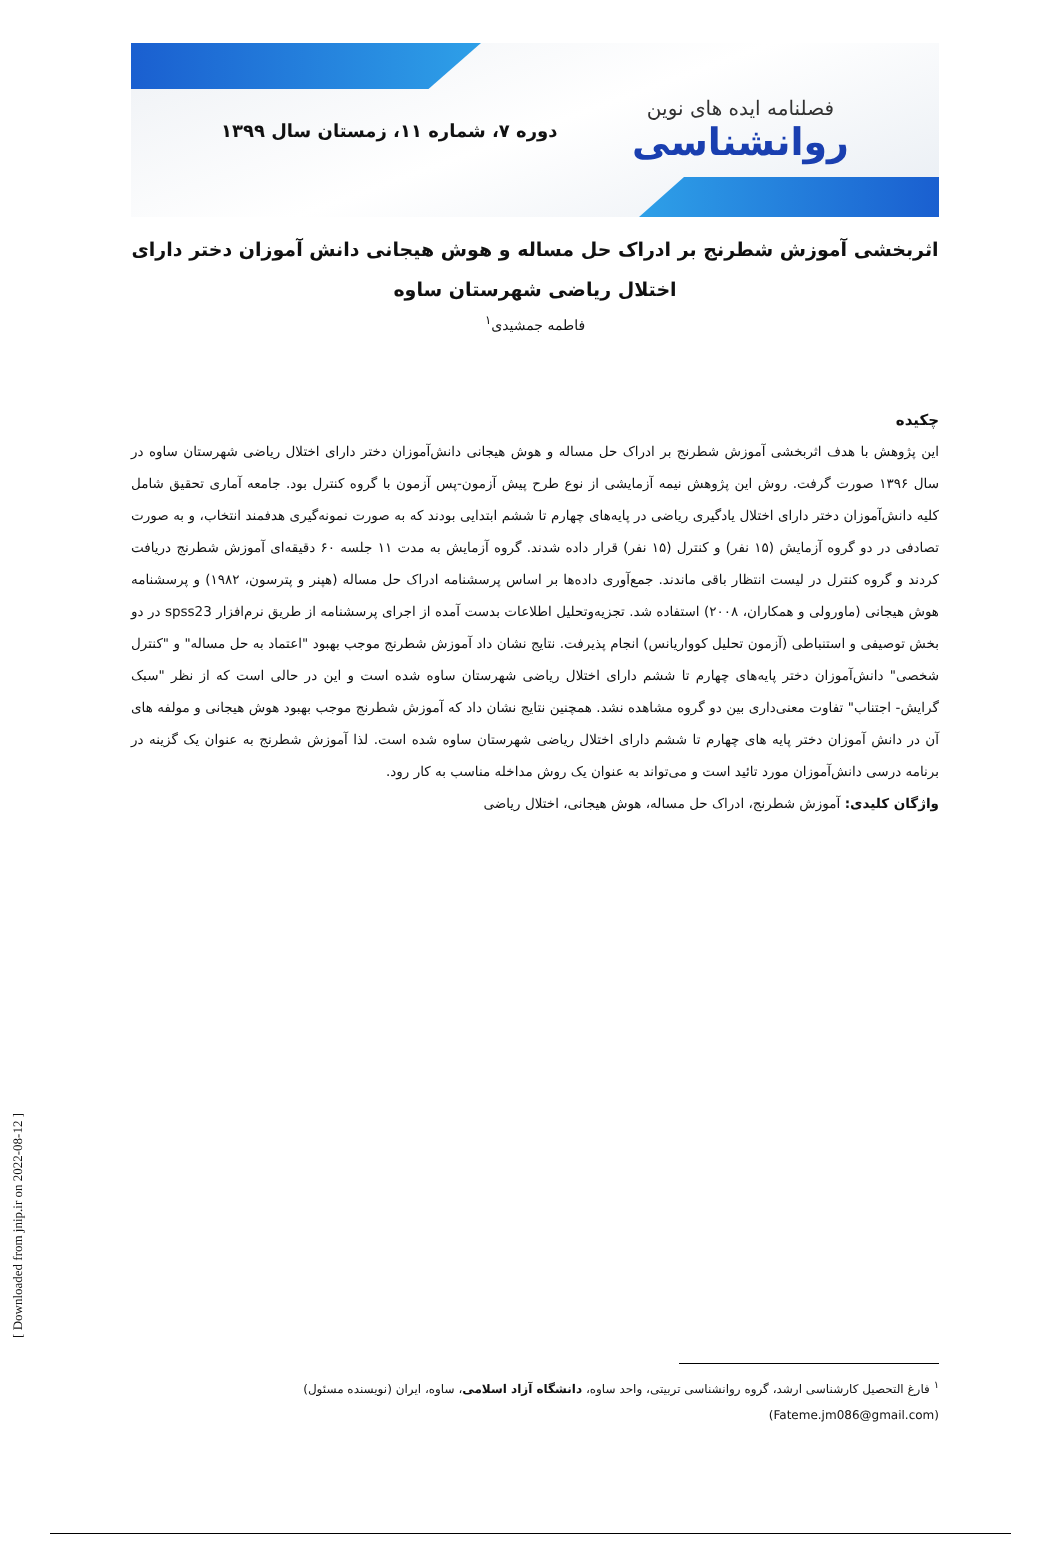فصلنامه ایده های نوین
روانشناسی
دوره ۷، شماره ۱۱، زمستان سال ۱۳۹۹
اثربخشی آموزش شطرنج بر ادراک حل مساله و هوش هیجانی دانش آموزان دختر دارای اختلال ریاضی شهرستان ساوه
فاطمه جمشیدی<sup>۱</sup>
چکیده
این پژوهش با هدف اثربخشی آموزش شطرنج بر ادراک حل مساله و هوش هیجانی دانش‌آموزان دختر دارای اختلال ریاضی شهرستان ساوه در سال ۱۳۹۶ صورت گرفت. روش این پژوهش نیمه آزمایشی از نوع طرح پیش آزمون-پس آزمون با گروه کنترل بود. جامعه آماری تحقیق شامل کلیه دانش‌آموزان دختر دارای اختلال یادگیری ریاضی در پایه‌های چهارم تا ششم ابتدایی بودند که به صورت نمونه‌گیری هدفمند انتخاب، و به صورت تصادفی در دو گروه آزمایش (۱۵ نفر) و کنترل (۱۵ نفر) قرار داده شدند. گروه آزمایش به مدت ۱۱ جلسه ۶۰ دقیقه‌ای آموزش شطرنج دریافت کردند و گروه کنترل در لیست انتظار باقی ماندند. جمع‌آوری داده‌ها بر اساس پرسشنامه ادراک حل مساله (هپنر و پترسون، ۱۹۸۲) و پرسشنامه هوش هیجانی (ماورولی و همکاران، ۲۰۰۸) استفاده شد. تجزیه‌وتحلیل اطلاعات بدست آمده از اجرای پرسشنامه از طریق نرم‌افزار spss23 در دو بخش توصیفی و استنباطی (آزمون تحلیل کوواریانس) انجام پذیرفت. نتایج نشان داد آموزش شطرنج موجب بهبود "اعتماد به حل مساله" و "کنترل شخصی" دانش‌آموزان دختر پایه‌های چهارم تا ششم دارای اختلال ریاضی شهرستان ساوه شده است و این در حالی است که از نظر "سبک گرایش- اجتناب" تفاوت معنی‌داری بین دو گروه مشاهده نشد. همچنین نتایج نشان داد که آموزش شطرنج موجب بهبود هوش هیجانی و مولفه های آن در دانش آموزان دختر پایه های چهارم تا ششم دارای اختلال ریاضی شهرستان ساوه شده است. لذا آموزش شطرنج به عنوان یک گزینه در برنامه درسی دانش‌آموزان مورد تائید است و می‌تواند به عنوان یک روش مداخله مناسب به کار رود.
واژگان کلیدی: آموزش شطرنج، ادراک حل مساله، هوش هیجانی، اختلال ریاضی
<sup>۱</sup> فارغ التحصیل کارشناسی ارشد، گروه روانشناسی تربیتی، واحد ساوه، دانشگاه آزاد اسلامی، ساوه، ایران (نویسنده مسئول)
(Fateme.jm086@gmail.com)
[ Downloaded from jnip.ir on 2022-08-12 ]